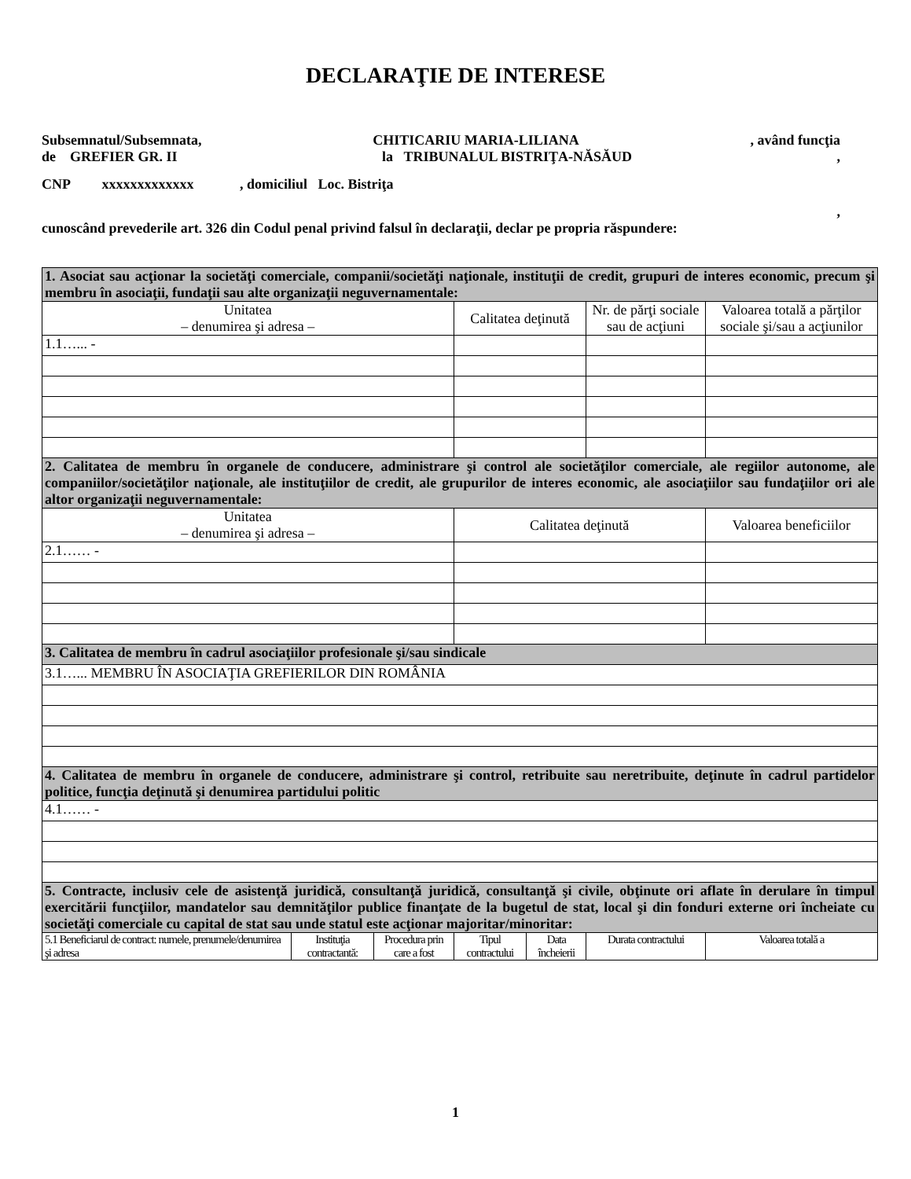DECLARAŢIE DE INTERESE
Subsemnatul/Subsemnata, CHITICARIU MARIA-LILIANA, având funcţia
de GREFIER GR. II la TRIBUNALUL BISTRIŢA-NĂSĂUD,
CNP xxxxxxxxxxxxx , domiciliul Loc. Bistriţa
,
cunoscând prevederile art. 326 din Codul penal privind falsul în declaraţii, declar pe propria răspundere:
| 1. Asociat sau acţionar la societăţi comerciale, companii/societăţi naţionale, instituţii de credit, grupuri de interes economic, precum şi membru în asociaţii, fundaţii sau alte organizaţii neguvernamentale: | | | | | | |
| Unitatea – denumirea şi adresa – | | | Calitatea deţinută | | Nr. de părţi sociale sau de acţiuni | Valoarea totală a părţilor sociale şi/sau a acţiunilor |
| 1.1…... - | | | | | | |
| 2. Calitatea de membru în organele de conducere, administrare şi control ale societăţilor comerciale, ale regiilor autonome, ale companiilor/societăţilor naţionale, ale instituţiilor de credit, ale grupurilor de interes economic, ale asociaţiilor sau fundaţiilor ori ale altor organizaţii neguvernamentale: | | | | | | |
| Unitatea – denumirea şi adresa – | | | Calitatea deţinută | | | Valoarea beneficiilor |
| 2.1…… - | | | | | | |
| 3. Calitatea de membru în cadrul asociaţiilor profesionale şi/sau sindicale | | | | | | |
| 3.1…... MEMBRU ÎN ASOCIAŢIA GREFIERILOR DIN ROMÂNIA | | | | | | |
| 4. Calitatea de membru în organele de conducere, administrare şi control, retribuite sau neretribuite, deţinute în cadrul partidelor politice, funcţia deţinută şi denumirea partidului politic | | | | | | |
| 4.1…… - | | | | | | |
| 5. Contracte, inclusiv cele de asistenţă juridică, consultanţă juridică, consultanţă şi civile, obţinute ori aflate în derulare în timpul exercitării funcţiilor, mandatelor sau demnităţilor publice finanţate de la bugetul de stat, local şi din fonduri externe ori încheiate cu societăţi comerciale cu capital de stat sau unde statul este acţionar majoritar/minoritar: | | | | | | |
| 5.1 Beneficiarul de contract: numele, prenumele/denumirea şi adresa | Instituţia contractantă: | Procedura prin care a fost | Tipul contractului | Data încheierii | Durata contractului | Valoarea totală a |
1